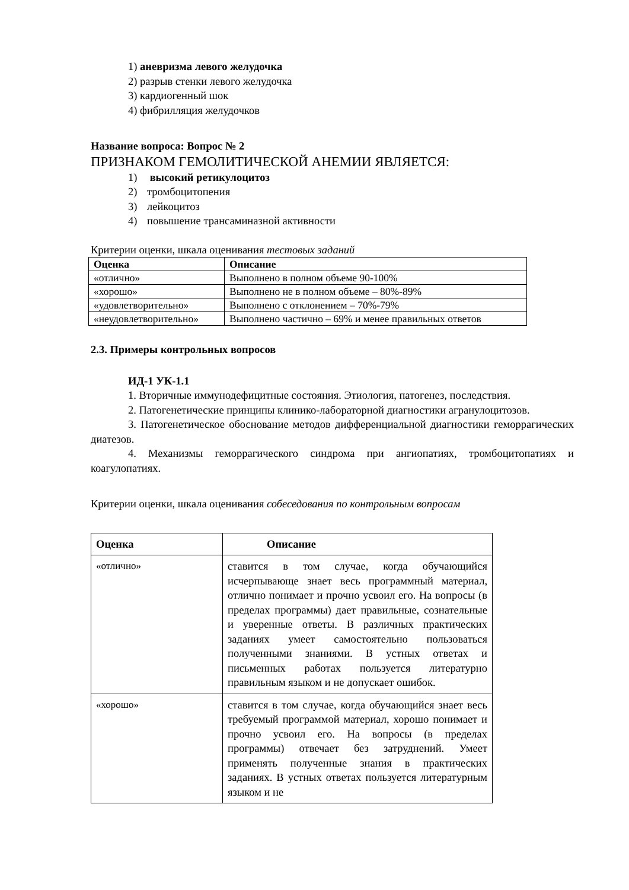1) аневризма левого желудочка
2) разрыв стенки левого желудочка
3) кардиогенный шок
4) фибрилляция желудочков
Название вопроса: Вопрос № 2
ПРИЗНАКОМ ГЕМОЛИТИЧЕСКОЙ АНЕМИИ ЯВЛЯЕТСЯ:
1) высокий ретикулоцитоз
2) тромбоцитопения
3) лейкоцитоз
4) повышение трансаминазной активности
Критерии оценки, шкала оценивания тестовых заданий
| Оценка | Описание |
| --- | --- |
| «отлично» | Выполнено в полном объеме 90-100% |
| «хорошо» | Выполнено не в полном объеме – 80%-89% |
| «удовлетворительно» | Выполнено с отклонением – 70%-79% |
| «неудовлетворительно» | Выполнено частично – 69% и менее правильных ответов |
2.3. Примеры контрольных вопросов
ИД-1 УК-1.1
1. Вторичные иммунодефицитные состояния. Этиология, патогенез, последствия.
2. Патогенетические принципы клинико-лабораторной диагностики агранулоцитозов.
3. Патогенетическое обоснование методов дифференциальной диагностики геморрагических диатезов.
4. Механизмы геморрагического синдрома при ангиопатиях, тромбоцитопатиях и коагулопатиях.
Критерии оценки, шкала оценивания собеседования по контрольным вопросам
| Оценка | Описание |
| --- | --- |
| «отлично» | ставится в том случае, когда обучающийся исчерпывающе знает весь программный материал, отлично понимает и прочно усвоил его. На вопросы (в пределах программы) дает правильные, сознательные и уверенные ответы. В различных практических заданиях умеет самостоятельно пользоваться полученными знаниями. В устных ответах и письменных работах пользуется литературно правильным языком и не допускает ошибок. |
| «хорошо» | ставится в том случае, когда обучающийся знает весь требуемый программой материал, хорошо понимает и прочно усвоил его. На вопросы (в пределах программы) отвечает без затруднений. Умеет применять полученные знания в практических заданиях. В устных ответах пользуется литературным языком и не |